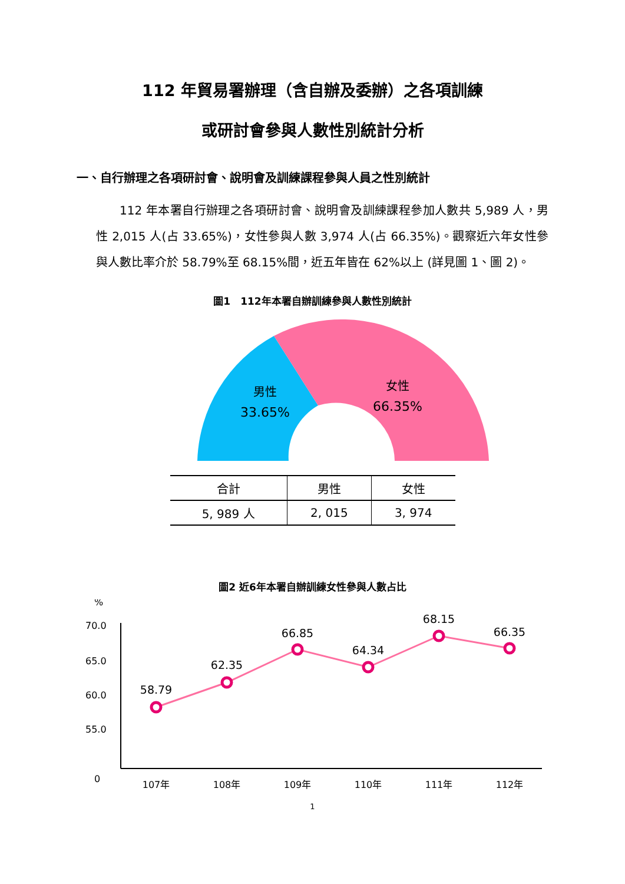112 年貿易署辦理（含自辦及委辦）之各項訓練
或研討會參與人數性別統計分析
一、自行辦理之各項研討會、說明會及訓練課程參與人員之性別統計
112 年本署自行辦理之各項研討會、說明會及訓練課程參加人數共 5,989 人，男性 2,015 人(占 33.65%)，女性參與人數 3,974 人(占 66.35%)。觀察近六年女性參與人數比率介於 58.79%至 68.15%間，近五年皆在 62%以上 (詳見圖 1、圖 2)。
圖1　112年本署自辦訓練參與人數性別統計
男性
33.65%
女性
66.35%
| 合計 | 男性 | 女性 |
| --- | --- | --- |
| 5, 989 人 | 2, 015 | 3, 974 |
圖2 近6年本署自辦訓練女性參與人數占比
%
70.0
65.0
60.0
55.0
0
58.79
62.35
66.85
64.34
68.15
66.35
107年
108年
109年
110年
111年
112年
1